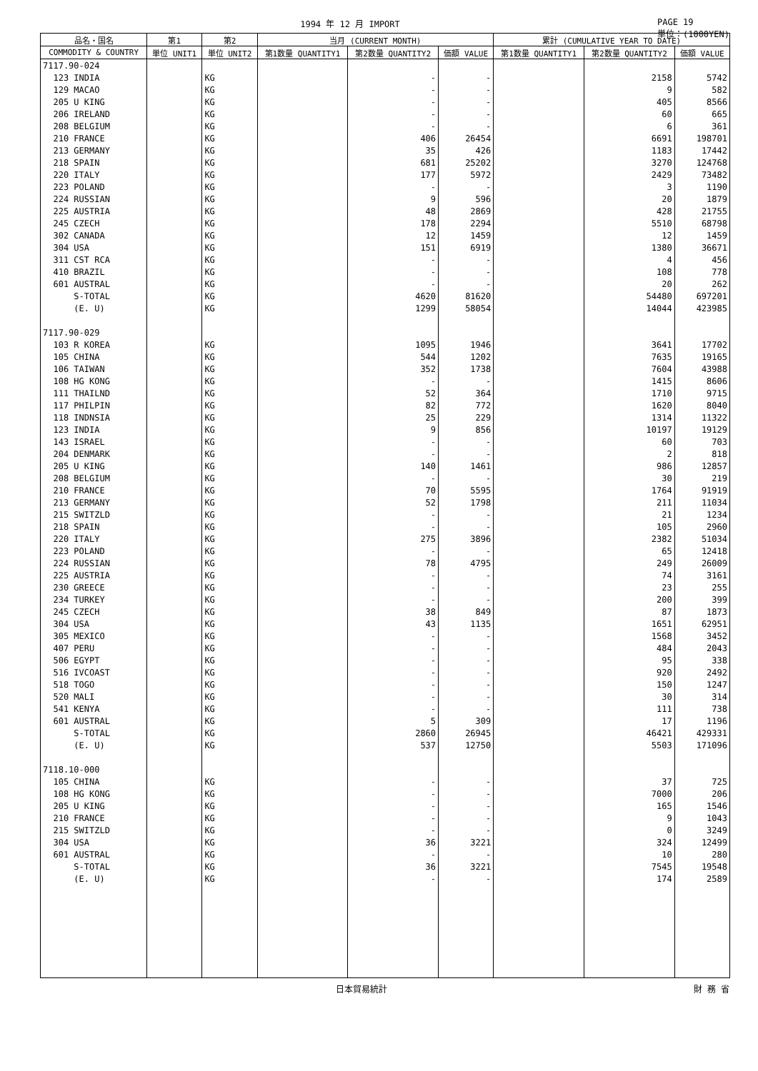1994 年 12 月 IMPORT PAGE 19
単位：(1000YEN)
| 品名・国名 | 第1 | 第2 | 当月 (CURRENT MONTH) | | | 累計 (CUMULATIVE YEAR TO DATE) | | |
| --- | --- | --- | --- | --- | --- | --- | --- | --- |
| COMMODITY & COUNTRY | 単位 UNIT1 | 単位 UNIT2 | 第1数量 QUANTITY1 | 第2数量 QUANTITY2 | 価額 VALUE | 第1数量 QUANTITY1 | 第2数量 QUANTITY2 | 価額 VALUE |
| 7117.90-024 | | | | | | | | |
| 123 INDIA | | KG | | - | - | | 2158 | 5742 |
| 129 MACAO | | KG | | - | - | | 9 | 582 |
| 205 U KING | | KG | | - | - | | 405 | 8566 |
| 206 IRELAND | | KG | | - | - | | 60 | 665 |
| 208 BELGIUM | | KG | | - | - | | 6 | 361 |
| 210 FRANCE | | KG | | 406 | 26454 | | 6691 | 198701 |
| 213 GERMANY | | KG | | 35 | 426 | | 1183 | 17442 |
| 218 SPAIN | | KG | | 681 | 25202 | | 3270 | 124768 |
| 220 ITALY | | KG | | 177 | 5972 | | 2429 | 73482 |
| 223 POLAND | | KG | | - | - | | 3 | 1190 |
| 224 RUSSIAN | | KG | | 9 | 596 | | 20 | 1879 |
| 225 AUSTRIA | | KG | | 48 | 2869 | | 428 | 21755 |
| 245 CZECH | | KG | | 178 | 2294 | | 5510 | 68798 |
| 302 CANADA | | KG | | 12 | 1459 | | 12 | 1459 |
| 304 USA | | KG | | 151 | 6919 | | 1380 | 36671 |
| 311 CST RCA | | KG | | - | - | | 4 | 456 |
| 410 BRAZIL | | KG | | - | - | | 108 | 778 |
| 601 AUSTRAL | | KG | | - | - | | 20 | 262 |
| S-TOTAL | | KG | | 4620 | 81620 | | 54480 | 697201 |
| (E. U) | | KG | | 1299 | 58054 | | 14044 | 423985 |
| 7117.90-029 | | | | | | | | |
| 103 R KOREA | | KG | | 1095 | 1946 | | 3641 | 17702 |
| 105 CHINA | | KG | | 544 | 1202 | | 7635 | 19165 |
| 106 TAIWAN | | KG | | 352 | 1738 | | 7604 | 43988 |
| 108 HG KONG | | KG | | - | - | | 1415 | 8606 |
| 111 THAILND | | KG | | 52 | 364 | | 1710 | 9715 |
| 117 PHILPIN | | KG | | 82 | 772 | | 1620 | 8040 |
| 118 INDNSIA | | KG | | 25 | 229 | | 1314 | 11322 |
| 123 INDIA | | KG | | 9 | 856 | | 10197 | 19129 |
| 143 ISRAEL | | KG | | - | - | | 60 | 703 |
| 204 DENMARK | | KG | | - | - | | 2 | 818 |
| 205 U KING | | KG | | 140 | 1461 | | 986 | 12857 |
| 208 BELGIUM | | KG | | - | - | | 30 | 219 |
| 210 FRANCE | | KG | | 70 | 5595 | | 1764 | 91919 |
| 213 GERMANY | | KG | | 52 | 1798 | | 211 | 11034 |
| 215 SWITZLD | | KG | | - | - | | 21 | 1234 |
| 218 SPAIN | | KG | | - | - | | 105 | 2960 |
| 220 ITALY | | KG | | 275 | 3896 | | 2382 | 51034 |
| 223 POLAND | | KG | | - | - | | 65 | 12418 |
| 224 RUSSIAN | | KG | | 78 | 4795 | | 249 | 26009 |
| 225 AUSTRIA | | KG | | - | - | | 74 | 3161 |
| 230 GREECE | | KG | | - | - | | 23 | 255 |
| 234 TURKEY | | KG | | - | - | | 200 | 399 |
| 245 CZECH | | KG | | 38 | 849 | | 87 | 1873 |
| 304 USA | | KG | | 43 | 1135 | | 1651 | 62951 |
| 305 MEXICO | | KG | | - | - | | 1568 | 3452 |
| 407 PERU | | KG | | - | - | | 484 | 2043 |
| 506 EGYPT | | KG | | - | - | | 95 | 338 |
| 516 IVCOAST | | KG | | - | - | | 920 | 2492 |
| 518 TOGO | | KG | | - | - | | 150 | 1247 |
| 520 MALI | | KG | | - | - | | 30 | 314 |
| 541 KENYA | | KG | | - | - | | 111 | 738 |
| 601 AUSTRAL | | KG | | 5 | 309 | | 17 | 1196 |
| S-TOTAL | | KG | | 2860 | 26945 | | 46421 | 429331 |
| (E. U) | | KG | | 537 | 12750 | | 5503 | 171096 |
| 7118.10-000 | | | | | | | | |
| 105 CHINA | | KG | | - | - | | 37 | 725 |
| 108 HG KONG | | KG | | - | - | | 7000 | 206 |
| 205 U KING | | KG | | - | - | | 165 | 1546 |
| 210 FRANCE | | KG | | - | - | | 9 | 1043 |
| 215 SWITZLD | | KG | | - | - | | 0 | 3249 |
| 304 USA | | KG | | 36 | 3221 | | 324 | 12499 |
| 601 AUSTRAL | | KG | | - | - | | 10 | 280 |
| S-TOTAL | | KG | | 36 | 3221 | | 7545 | 19548 |
| (E. U) | | KG | | - | - | | 174 | 2589 |
日本貿易統計 財 務 省